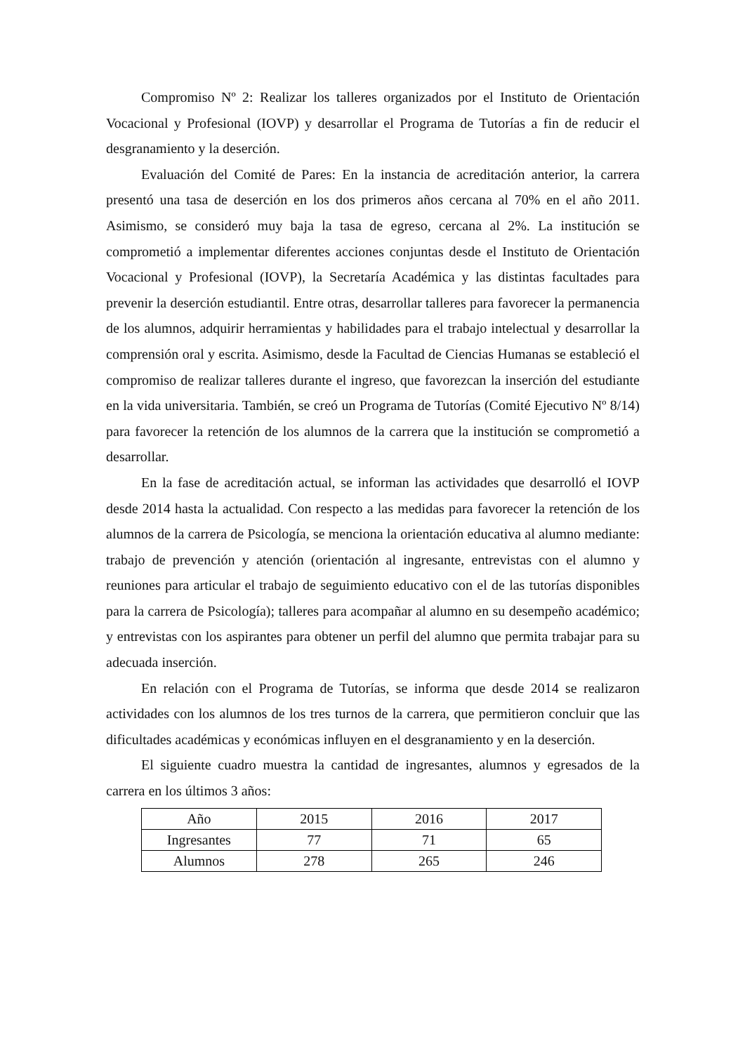Compromiso Nº 2: Realizar los talleres organizados por el Instituto de Orientación Vocacional y Profesional (IOVP) y desarrollar el Programa de Tutorías a fin de reducir el desgranamiento y la deserción.
Evaluación del Comité de Pares: En la instancia de acreditación anterior, la carrera presentó una tasa de deserción en los dos primeros años cercana al 70% en el año 2011. Asimismo, se consideró muy baja la tasa de egreso, cercana al 2%. La institución se comprometió a implementar diferentes acciones conjuntas desde el Instituto de Orientación Vocacional y Profesional (IOVP), la Secretaría Académica y las distintas facultades para prevenir la deserción estudiantil. Entre otras, desarrollar talleres para favorecer la permanencia de los alumnos, adquirir herramientas y habilidades para el trabajo intelectual y desarrollar la comprensión oral y escrita. Asimismo, desde la Facultad de Ciencias Humanas se estableció el compromiso de realizar talleres durante el ingreso, que favorezcan la inserción del estudiante en la vida universitaria. También, se creó un Programa de Tutorías (Comité Ejecutivo Nº 8/14) para favorecer la retención de los alumnos de la carrera que la institución se comprometió a desarrollar.
En la fase de acreditación actual, se informan las actividades que desarrolló el IOVP desde 2014 hasta la actualidad. Con respecto a las medidas para favorecer la retención de los alumnos de la carrera de Psicología, se menciona la orientación educativa al alumno mediante: trabajo de prevención y atención (orientación al ingresante, entrevistas con el alumno y reuniones para articular el trabajo de seguimiento educativo con el de las tutorías disponibles para la carrera de Psicología); talleres para acompañar al alumno en su desempeño académico; y entrevistas con los aspirantes para obtener un perfil del alumno que permita trabajar para su adecuada inserción.
En relación con el Programa de Tutorías, se informa que desde 2014 se realizaron actividades con los alumnos de los tres turnos de la carrera, que permitieron concluir que las dificultades académicas y económicas influyen en el desgranamiento y en la deserción.
El siguiente cuadro muestra la cantidad de ingresantes, alumnos y egresados de la carrera en los últimos 3 años:
| Año | 2015 | 2016 | 2017 |
| Ingresantes | 77 | 71 | 65 |
| Alumnos | 278 | 265 | 246 |